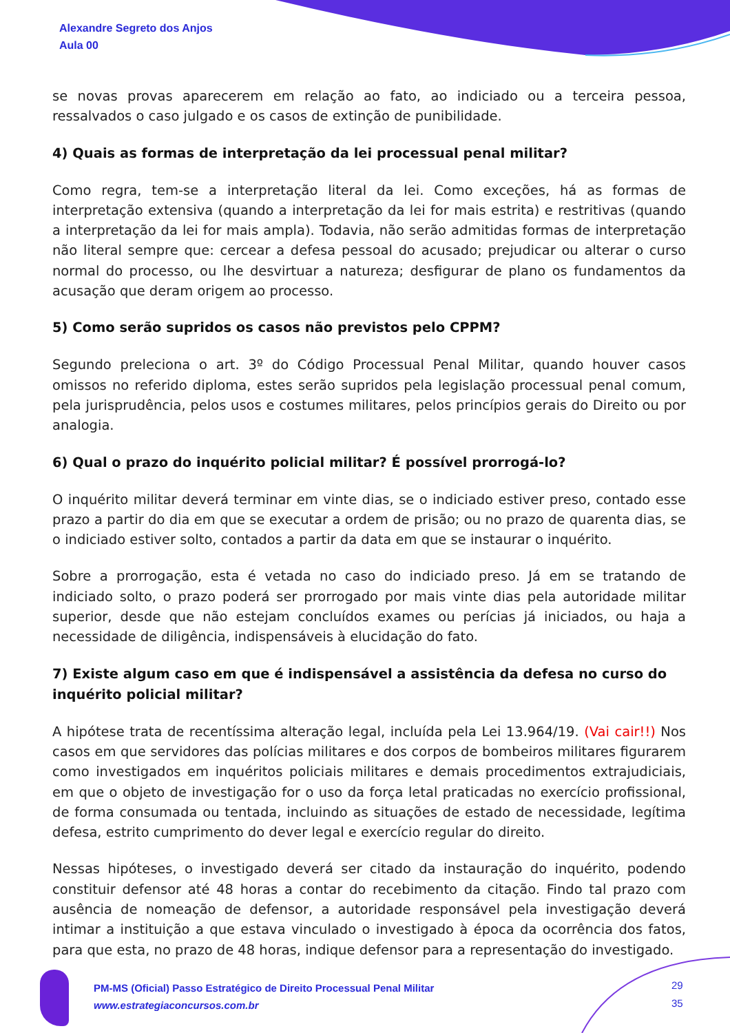Alexandre Segreto dos Anjos
Aula 00
se novas provas aparecerem em relação ao fato, ao indiciado ou a terceira pessoa, ressalvados o caso julgado e os casos de extinção de punibilidade.
4) Quais as formas de interpretação da lei processual penal militar?
Como regra, tem-se a interpretação literal da lei. Como exceções, há as formas de interpretação extensiva (quando a interpretação da lei for mais estrita) e restritivas (quando a interpretação da lei for mais ampla). Todavia, não serão admitidas formas de interpretação não literal sempre que: cercear a defesa pessoal do acusado; prejudicar ou alterar o curso normal do processo, ou lhe desvirtuar a natureza; desfigurar de plano os fundamentos da acusação que deram origem ao processo.
5) Como serão supridos os casos não previstos pelo CPPM?
Segundo preleciona o art. 3º do Código Processual Penal Militar, quando houver casos omissos no referido diploma, estes serão supridos pela legislação processual penal comum, pela jurisprudência, pelos usos e costumes militares, pelos princípios gerais do Direito ou por analogia.
6) Qual o prazo do inquérito policial militar? É possível prorrogá-lo?
O inquérito militar deverá terminar em vinte dias, se o indiciado estiver preso, contado esse prazo a partir do dia em que se executar a ordem de prisão; ou no prazo de quarenta dias, se o indiciado estiver solto, contados a partir da data em que se instaurar o inquérito.
Sobre a prorrogação, esta é vetada no caso do indiciado preso. Já em se tratando de indiciado solto, o prazo poderá ser prorrogado por mais vinte dias pela autoridade militar superior, desde que não estejam concluídos exames ou perícias já iniciados, ou haja a necessidade de diligência, indispensáveis à elucidação do fato.
7) Existe algum caso em que é indispensável a assistência da defesa no curso do inquérito policial militar?
A hipótese trata de recentíssima alteração legal, incluída pela Lei 13.964/19. (Vai cair!!) Nos casos em que servidores das polícias militares e dos corpos de bombeiros militares figurarem como investigados em inquéritos policiais militares e demais procedimentos extrajudiciais, em que o objeto de investigação for o uso da força letal praticadas no exercício profissional, de forma consumada ou tentada, incluindo as situações de estado de necessidade, legítima defesa, estrito cumprimento do dever legal e exercício regular do direito.
Nessas hipóteses, o investigado deverá ser citado da instauração do inquérito, podendo constituir defensor até 48 horas a contar do recebimento da citação. Findo tal prazo com ausência de nomeação de defensor, a autoridade responsável pela investigação deverá intimar a instituição a que estava vinculado o investigado à época da ocorrência dos fatos, para que esta, no prazo de 48 horas, indique defensor para a representação do investigado.
PM-MS (Oficial) Passo Estratégico de Direito Processual Penal Militar
www.estrategiaconcursos.com.br
29
35